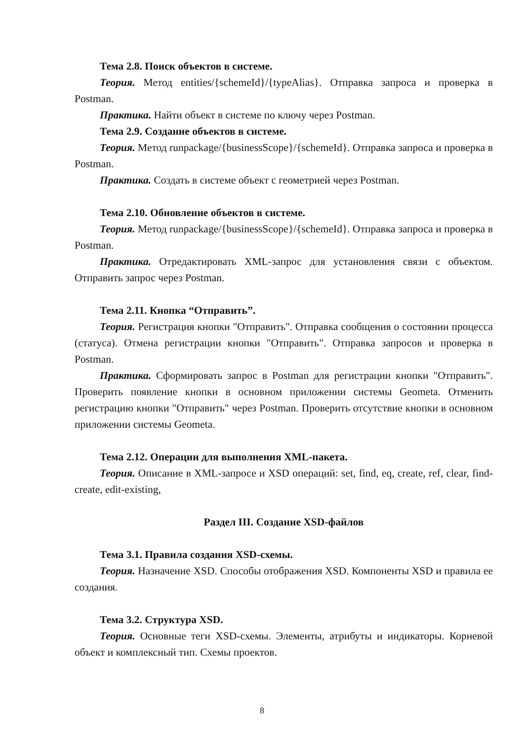Тема 2.8. Поиск объектов в системе.
Теория. Метод entities/{schemeId}/{typeAlias}. Отправка запроса и проверка в Postman.
Практика. Найти объект в системе по ключу через Postman.
Тема 2.9. Создание объектов в системе.
Теория. Метод runpackage/{businessScope}/{schemeId}. Отправка запроса и проверка в Postman.
Практика. Создать в системе объект с геометрией через Postman.
Тема 2.10. Обновление объектов в системе.
Теория. Метод runpackage/{businessScope}/{schemeId}. Отправка запроса и проверка в Postman.
Практика. Отредактировать XML-запрос для установления связи с объектом. Отправить запрос через Postman.
Тема 2.11. Кнопка “Отправить”.
Теория. Регистрация кнопки "Отправить". Отправка сообщения о состоянии процесса (статуса). Отмена регистрации кнопки "Отправить". Отправка запросов и проверка в Postman.
Практика. Сформировать запрос в Postman для регистрации кнопки "Отправить". Проверить появление кнопки в основном приложении системы Geometa. Отменить регистрацию кнопки "Отправить" через Postman. Проверить отсутствие кнопки в основном приложении системы Geometa.
Тема 2.12. Операции для выполнения XML-пакета.
Теория. Описание в XML-запросе и XSD операций: set, find, eq, create, ref, clear, find-create, edit-existing,
Раздел III. Создание XSD-файлов
Тема 3.1. Правила создания XSD-схемы.
Теория. Назначение XSD. Способы отображения XSD. Компоненты XSD и правила ее создания.
Тема 3.2. Структура XSD.
Теория. Основные теги XSD-схемы. Элементы, атрибуты и индикаторы. Корневой объект и комплексный тип. Схемы проектов.
8